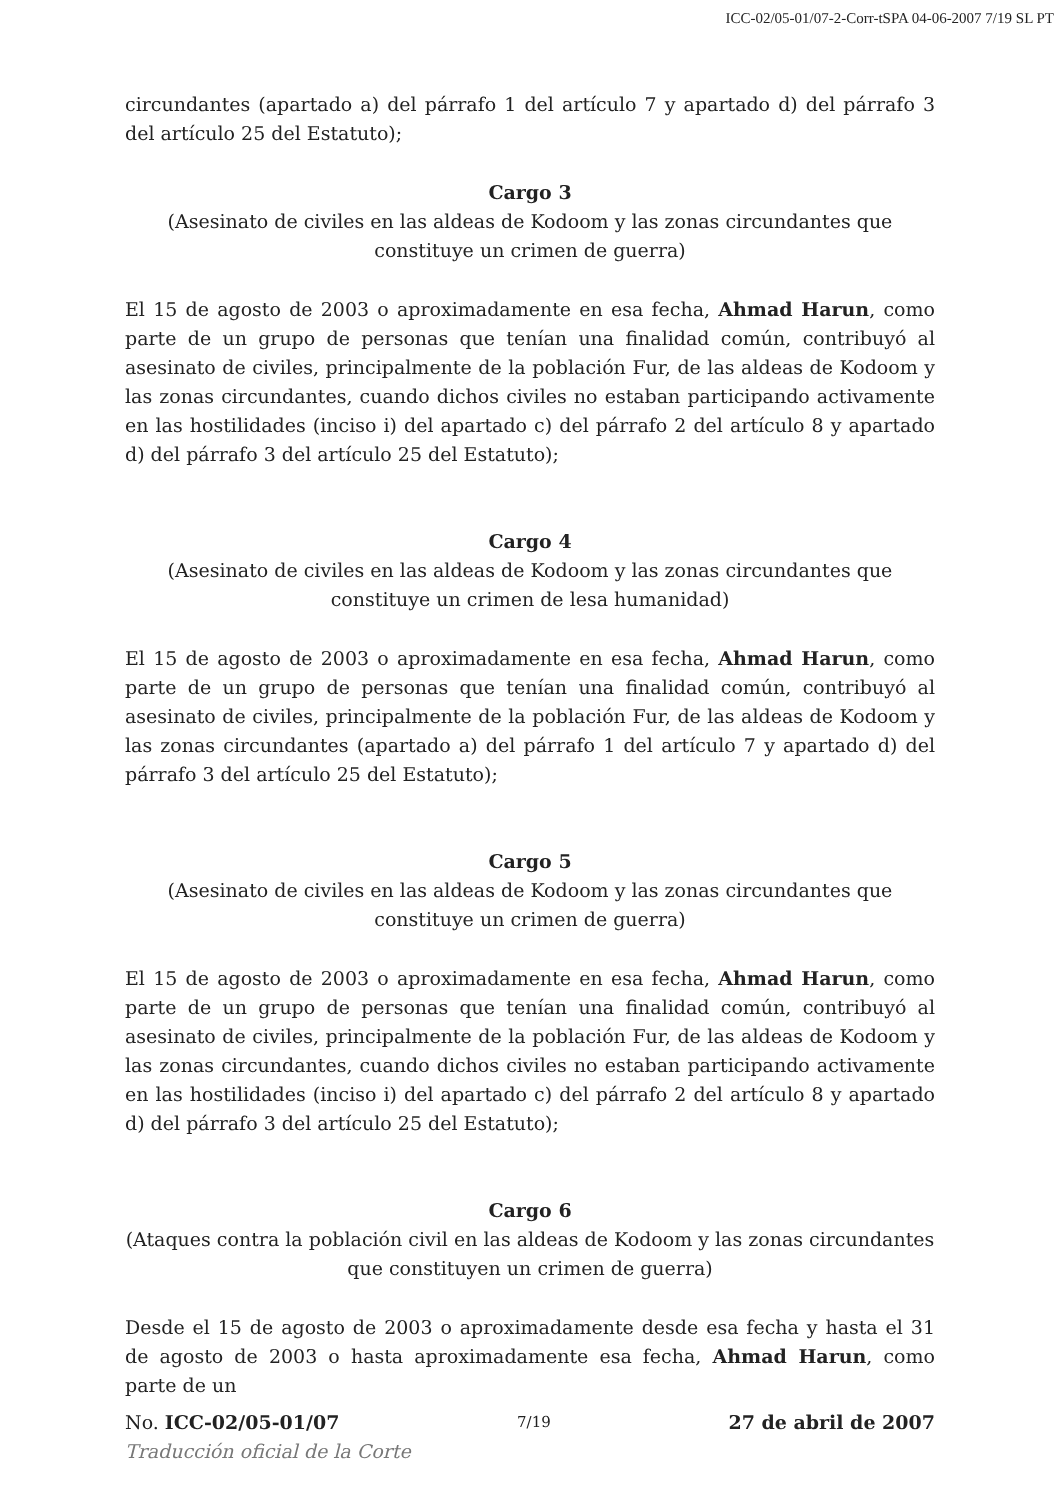ICC-02/05-01/07-2-Corr-tSPA 04-06-2007 7/19 SL PT
circundantes (apartado a) del párrafo 1 del artículo 7 y apartado d) del párrafo 3 del artículo 25 del Estatuto);
Cargo 3
(Asesinato de civiles en las aldeas de Kodoom y las zonas circundantes que constituye un crimen de guerra)
El 15 de agosto de 2003 o aproximadamente en esa fecha, Ahmad Harun, como parte de un grupo de personas que tenían una finalidad común, contribuyó al asesinato de civiles, principalmente de la población Fur, de las aldeas de Kodoom y las zonas circundantes, cuando dichos civiles no estaban participando activamente en las hostilidades (inciso i) del apartado c) del párrafo 2 del artículo 8 y apartado d) del párrafo 3 del artículo 25 del Estatuto);
Cargo 4
(Asesinato de civiles en las aldeas de Kodoom y las zonas circundantes que constituye un crimen de lesa humanidad)
El 15 de agosto de 2003 o aproximadamente en esa fecha, Ahmad Harun, como parte de un grupo de personas que tenían una finalidad común, contribuyó al asesinato de civiles, principalmente de la población Fur, de las aldeas de Kodoom y las zonas circundantes (apartado a) del párrafo 1 del artículo 7 y apartado d) del párrafo 3 del artículo 25 del Estatuto);
Cargo 5
(Asesinato de civiles en las aldeas de Kodoom y las zonas circundantes que constituye un crimen de guerra)
El 15 de agosto de 2003 o aproximadamente en esa fecha, Ahmad Harun, como parte de un grupo de personas que tenían una finalidad común, contribuyó al asesinato de civiles, principalmente de la población Fur, de las aldeas de Kodoom y las zonas circundantes, cuando dichos civiles no estaban participando activamente en las hostilidades (inciso i) del apartado c) del párrafo 2 del artículo 8 y apartado d) del párrafo 3 del artículo 25 del Estatuto);
Cargo 6
(Ataques contra la población civil en las aldeas de Kodoom y las zonas circundantes que constituyen un crimen de guerra)
Desde el 15 de agosto de 2003 o aproximadamente desde esa fecha y hasta el 31 de agosto de 2003 o hasta aproximadamente esa fecha, Ahmad Harun, como parte de un
No. ICC-02/05-01/07 7/19 27 de abril de 2007
Traducción oficial de la Corte